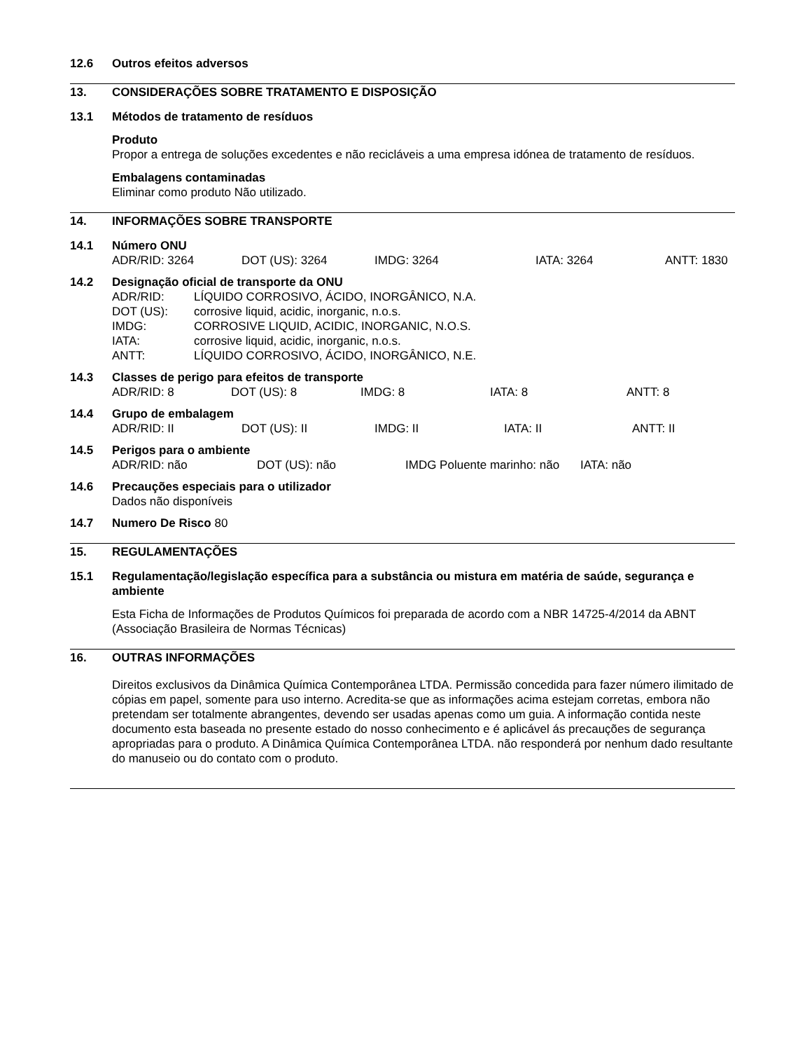12.6 Outros efeitos adversos
13. CONSIDERAÇÕES SOBRE TRATAMENTO E DISPOSIÇÃO
13.1 Métodos de tratamento de resíduos
Produto
Propor a entrega de soluções excedentes e não recicláveis a uma empresa idónea de tratamento de resíduos.
Embalagens contaminadas
Eliminar como produto Não utilizado.
14. INFORMAÇÕES SOBRE TRANSPORTE
14.1 Número ONU
ADR/RID: 3264 DOT (US): 3264 IMDG: 3264 IATA: 3264 ANTT: 1830
14.2 Designação oficial de transporte da ONU
ADR/RID: LÍQUIDO CORROSIVO, ÁCIDO, INORGÂNICO, N.A.
DOT (US): corrosive liquid, acidic, inorganic, n.o.s.
IMDG: CORROSIVE LIQUID, ACIDIC, INORGANIC, N.O.S.
IATA: corrosive liquid, acidic, inorganic, n.o.s.
ANTT: LÍQUIDO CORROSIVO, ÁCIDO, INORGÂNICO, N.E.
14.3 Classes de perigo para efeitos de transporte
ADR/RID: 8 DOT (US): 8 IMDG: 8 IATA: 8 ANTT: 8
14.4 Grupo de embalagem
ADR/RID: II DOT (US): II IMDG: II IATA: II ANTT: II
14.5 Perigos para o ambiente
ADR/RID: não DOT (US): não IMDG Poluente marinho: não IATA: não
14.6 Precauções especiais para o utilizador
Dados não disponíveis
14.7 Numero De Risco 80
15. REGULAMENTAÇÕES
15.1 Regulamentação/legislação específica para a substância ou mistura em matéria de saúde, segurança e ambiente
Esta Ficha de Informações de Produtos Químicos foi preparada de acordo com a NBR 14725-4/2014 da ABNT (Associação Brasileira de Normas Técnicas)
16. OUTRAS INFORMAÇÕES
Direitos exclusivos da Dinâmica Química Contemporânea LTDA. Permissão concedida para fazer número ilimitado de cópias em papel, somente para uso interno. Acredita-se que as informações acima estejam corretas, embora não pretendam ser totalmente abrangentes, devendo ser usadas apenas como um guia. A informação contida neste documento esta baseada no presente estado do nosso conhecimento e é aplicável ás precauções de segurança apropriadas para o produto. A Dinâmica Química Contemporânea LTDA. não responderá por nenhum dado resultante do manuseio ou do contato com o produto.